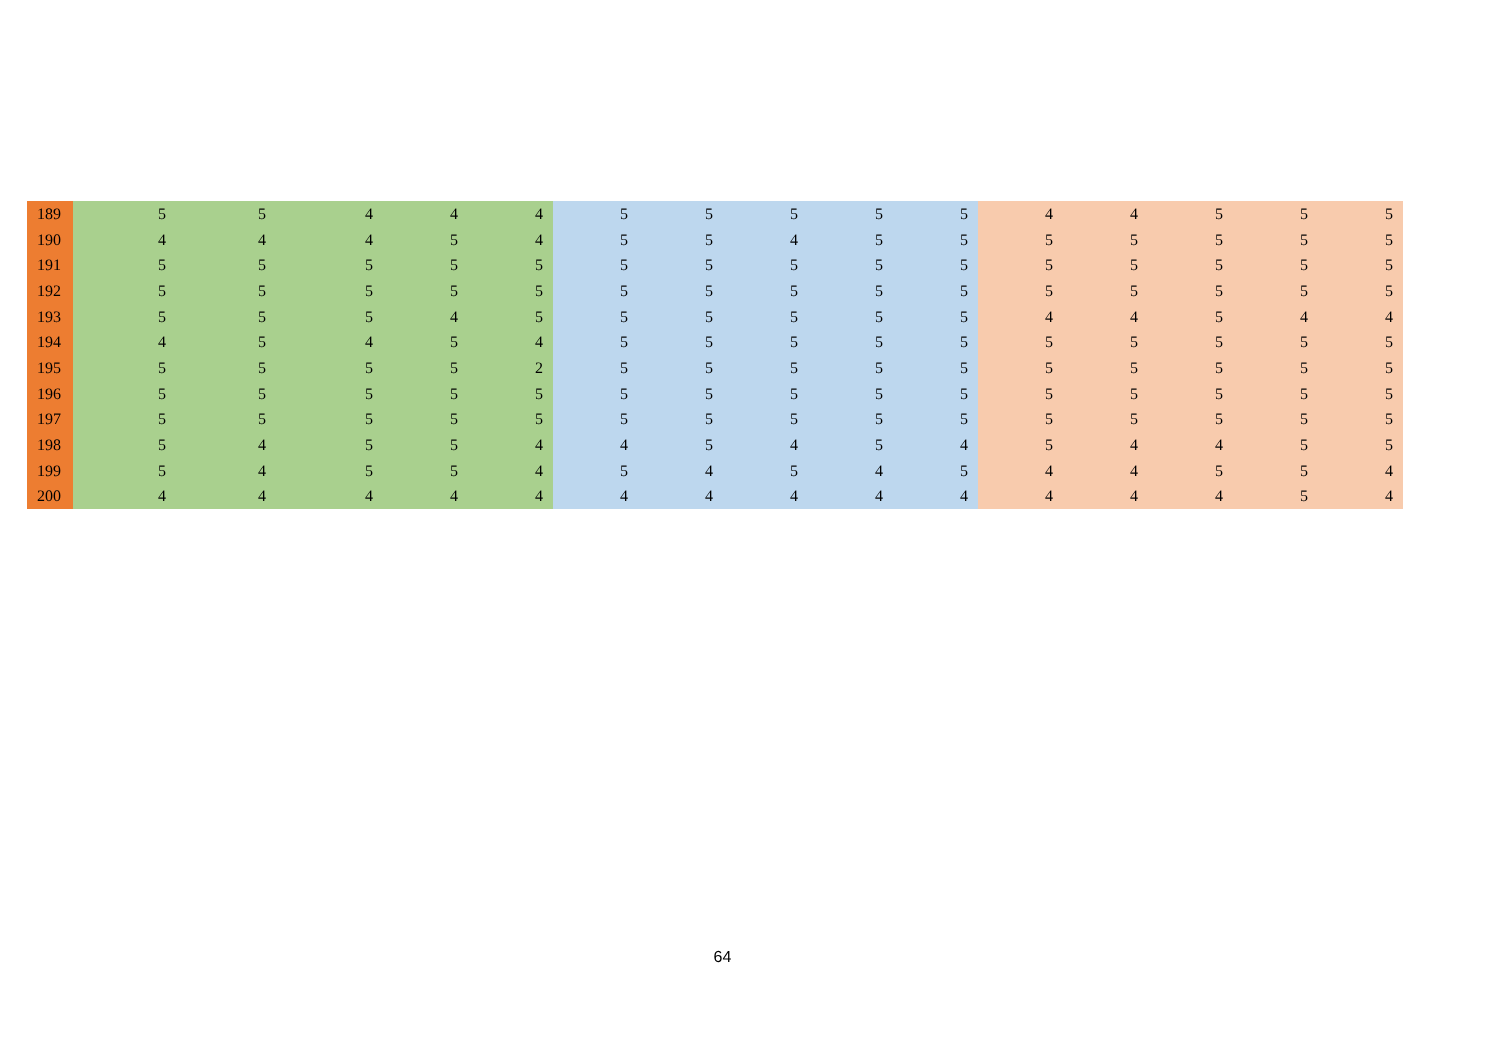| 189 | 5 | 5 | 4 | 4 | 4 | 5 | 5 | 5 | 5 | 5 | 4 | 4 | 5 | 5 | 5 |
| 190 | 4 | 4 | 4 | 5 | 4 | 5 | 5 | 4 | 5 | 5 | 5 | 5 | 5 | 5 | 5 |
| 191 | 5 | 5 | 5 | 5 | 5 | 5 | 5 | 5 | 5 | 5 | 5 | 5 | 5 | 5 | 5 |
| 192 | 5 | 5 | 5 | 5 | 5 | 5 | 5 | 5 | 5 | 5 | 5 | 5 | 5 | 5 | 5 |
| 193 | 5 | 5 | 5 | 4 | 5 | 5 | 5 | 5 | 5 | 5 | 4 | 4 | 5 | 4 | 4 |
| 194 | 4 | 5 | 4 | 5 | 4 | 5 | 5 | 5 | 5 | 5 | 5 | 5 | 5 | 5 | 5 |
| 195 | 5 | 5 | 5 | 5 | 2 | 5 | 5 | 5 | 5 | 5 | 5 | 5 | 5 | 5 | 5 |
| 196 | 5 | 5 | 5 | 5 | 5 | 5 | 5 | 5 | 5 | 5 | 5 | 5 | 5 | 5 | 5 |
| 197 | 5 | 5 | 5 | 5 | 5 | 5 | 5 | 5 | 5 | 5 | 5 | 5 | 5 | 5 | 5 |
| 198 | 5 | 4 | 5 | 5 | 4 | 4 | 5 | 4 | 5 | 4 | 5 | 4 | 4 | 5 | 5 |
| 199 | 5 | 4 | 5 | 5 | 4 | 5 | 4 | 5 | 4 | 5 | 4 | 4 | 5 | 5 | 4 |
| 200 | 4 | 4 | 4 | 4 | 4 | 4 | 4 | 4 | 4 | 4 | 4 | 4 | 4 | 5 | 4 |
64